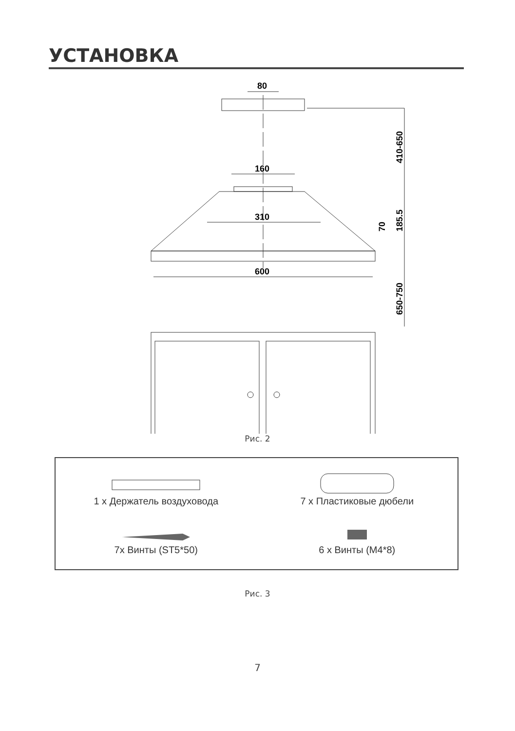УСТАНОВКА
80
410-650
160
310
600
185.5
70
650-750
Рис. 2
1 x Держатель воздуховода
7x Винты (ST5*50)
7 x Пластиковые дюбели
6 x Винты (M4*8)
Рис. 3
7